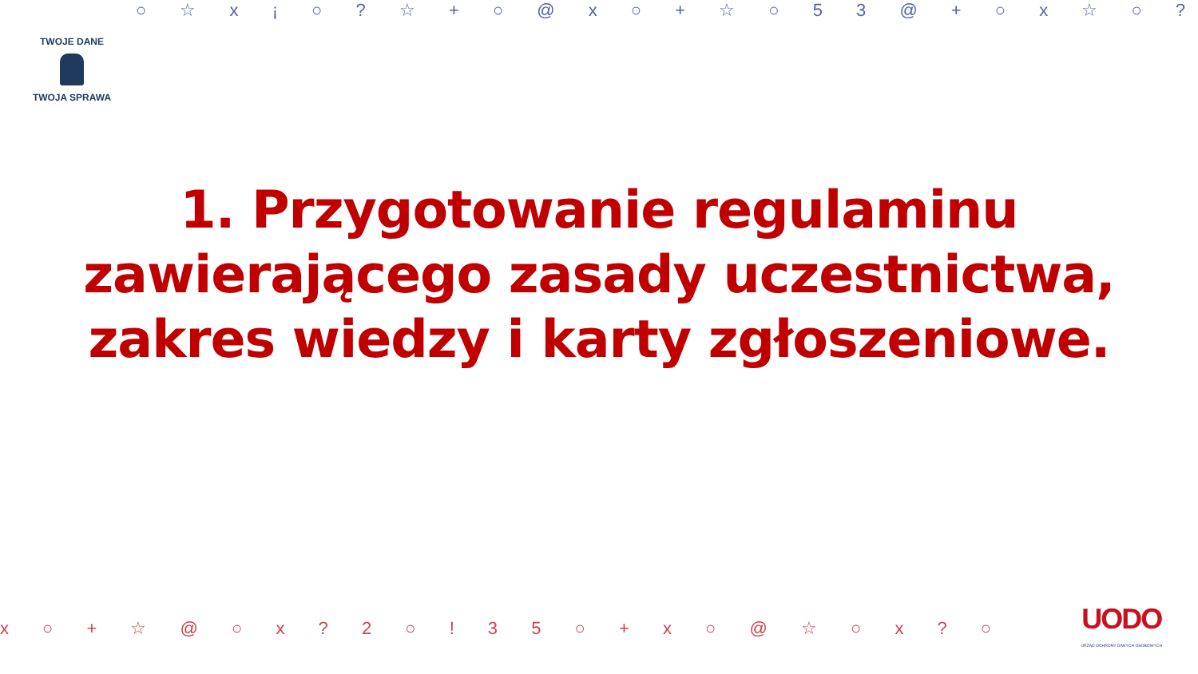○ ☆ x ¡ ○ ? ☆ + ○ @ x ○ + ☆ ○ 5 3 @ + ○ x ☆ ○ ?
TWOJE DANE
TWOJA SPRAWA
1. Przygotowanie regulaminu
zawierającego zasady uczestnictwa,
zakres wiedzy i karty zgłoszeniowe.
x ○ + ☆ @ ○ x ? 2 ○ ! 3 5 ○ + x ○ @ ☆ ○ x ? ○
UODO
URZĄD OCHRONY DANYCH OSOBOWYCH